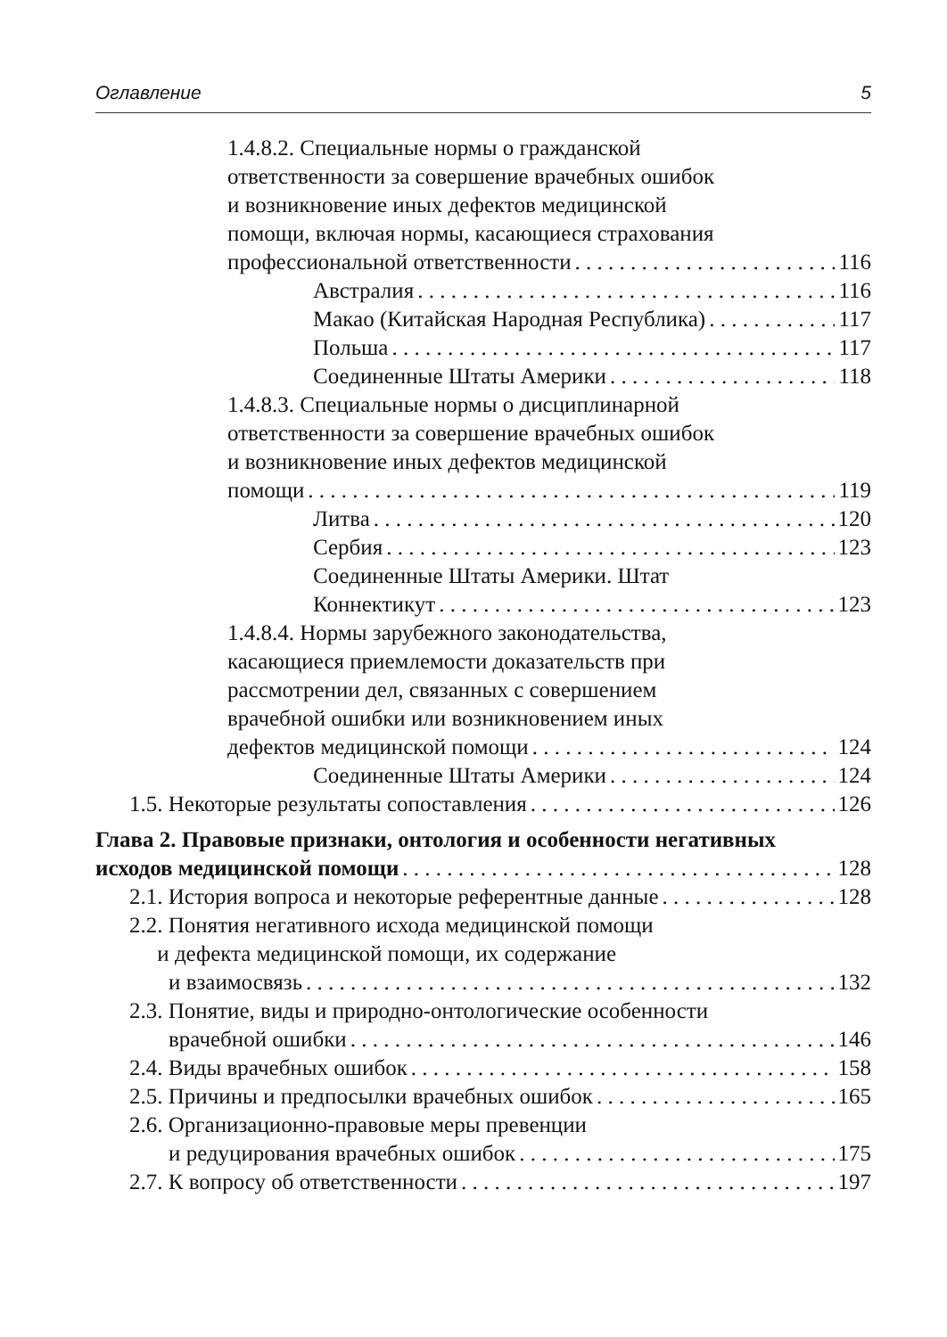Оглавление 5
1.4.8.2. Специальные нормы о гражданской
ответственности за совершение врачебных ошибок
и возникновение иных дефектов медицинской
помощи, включая нормы, касающиеся страхования
профессиональной ответственности 116
Австралия 116
Макао (Китайская Народная Республика) 117
Польша 117
Соединенные Штаты Америки 118
1.4.8.3. Специальные нормы о дисциплинарной
ответственности за совершение врачебных ошибок
и возникновение иных дефектов медицинской
помощи 119
Литва 120
Сербия 123
Соединенные Штаты Америки. Штат
Коннектикут 123
1.4.8.4. Нормы зарубежного законодательства,
касающиеся приемлемости доказательств при
рассмотрении дел, связанных с совершением
врачебной ошибки или возникновением иных
дефектов медицинской помощи 124
Соединенные Штаты Америки 124
1.5. Некоторые результаты сопоставления 126
Глава 2. Правовые признаки, онтология и особенности негативных
исходов медицинской помощи 128
2.1. История вопроса и некоторые референтные данные 128
2.2. Понятия негативного исхода медицинской помощи
и дефекта медицинской помощи, их содержание
и взаимосвязь 132
2.3. Понятие, виды и природно-онтологические особенности
врачебной ошибки 146
2.4. Виды врачебных ошибок 158
2.5. Причины и предпосылки врачебных ошибок 165
2.6. Организационно-правовые меры превенции
и редуцирования врачебных ошибок 175
2.7. К вопросу об ответственности 197